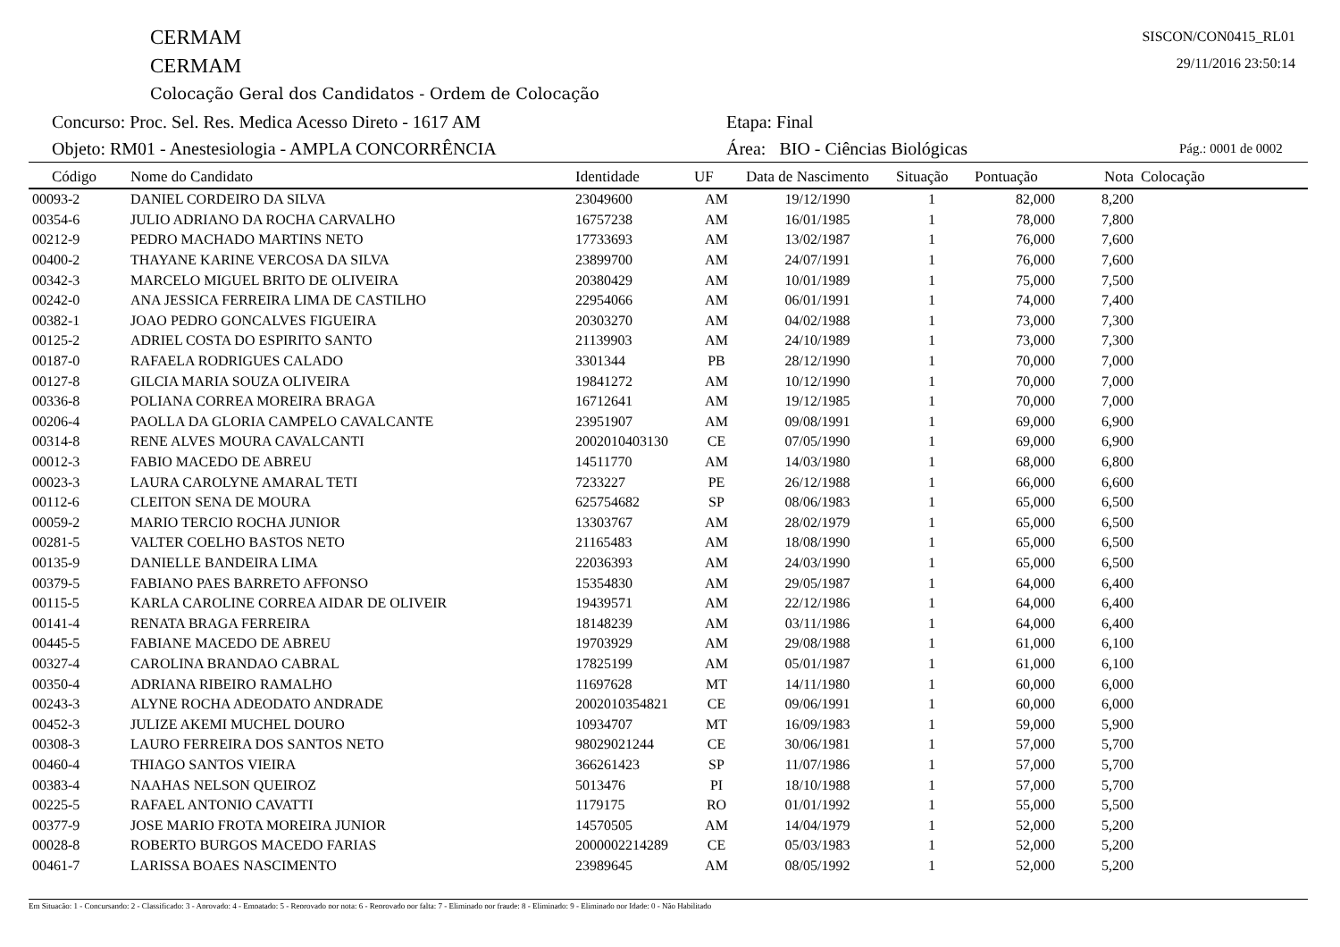CERMAM
CERMAM
Colocação Geral dos Candidatos - Ordem de Colocação
SISCON/CON0415_RL01
29/11/2016 23:50:14
Concurso: Proc. Sel. Res. Medica Acesso Direto - 1617 AM
Etapa: Final
Objeto: RM01 - Anestesiologia - AMPLA CONCORRÊNCIA
Área: BIO - Ciências Biológicas
Pág.: 0001 de 0002
| Código | Nome do Candidato | Identidade | UF | Data de Nascimento | Situação | Pontuação | Nota | Colocação |
| --- | --- | --- | --- | --- | --- | --- | --- | --- |
| 00093-2 | DANIEL CORDEIRO DA SILVA | 23049600 | AM | 19/12/1990 | 1 | 82,000 | 8,200 | |
| 00354-6 | JULIO ADRIANO DA ROCHA CARVALHO | 16757238 | AM | 16/01/1985 | 1 | 78,000 | 7,800 | |
| 00212-9 | PEDRO MACHADO MARTINS NETO | 17733693 | AM | 13/02/1987 | 1 | 76,000 | 7,600 | |
| 00400-2 | THAYANE KARINE VERCOSA DA SILVA | 23899700 | AM | 24/07/1991 | 1 | 76,000 | 7,600 | |
| 00342-3 | MARCELO MIGUEL BRITO DE OLIVEIRA | 20380429 | AM | 10/01/1989 | 1 | 75,000 | 7,500 | |
| 00242-0 | ANA JESSICA FERREIRA LIMA DE CASTILHO | 22954066 | AM | 06/01/1991 | 1 | 74,000 | 7,400 | |
| 00382-1 | JOAO PEDRO GONCALVES FIGUEIRA | 20303270 | AM | 04/02/1988 | 1 | 73,000 | 7,300 | |
| 00125-2 | ADRIEL COSTA DO ESPIRITO SANTO | 21139903 | AM | 24/10/1989 | 1 | 73,000 | 7,300 | |
| 00187-0 | RAFAELA RODRIGUES CALADO | 3301344 | PB | 28/12/1990 | 1 | 70,000 | 7,000 | |
| 00127-8 | GILCIA MARIA SOUZA OLIVEIRA | 19841272 | AM | 10/12/1990 | 1 | 70,000 | 7,000 | |
| 00336-8 | POLIANA CORREA MOREIRA BRAGA | 16712641 | AM | 19/12/1985 | 1 | 70,000 | 7,000 | |
| 00206-4 | PAOLLA DA GLORIA CAMPELO CAVALCANTE | 23951907 | AM | 09/08/1991 | 1 | 69,000 | 6,900 | |
| 00314-8 | RENE ALVES MOURA CAVALCANTI | 2002010403130 | CE | 07/05/1990 | 1 | 69,000 | 6,900 | |
| 00012-3 | FABIO MACEDO DE ABREU | 14511770 | AM | 14/03/1980 | 1 | 68,000 | 6,800 | |
| 00023-3 | LAURA CAROLYNE AMARAL TETI | 7233227 | PE | 26/12/1988 | 1 | 66,000 | 6,600 | |
| 00112-6 | CLEITON SENA DE MOURA | 625754682 | SP | 08/06/1983 | 1 | 65,000 | 6,500 | |
| 00059-2 | MARIO TERCIO ROCHA JUNIOR | 13303767 | AM | 28/02/1979 | 1 | 65,000 | 6,500 | |
| 00281-5 | VALTER COELHO BASTOS NETO | 21165483 | AM | 18/08/1990 | 1 | 65,000 | 6,500 | |
| 00135-9 | DANIELLE BANDEIRA LIMA | 22036393 | AM | 24/03/1990 | 1 | 65,000 | 6,500 | |
| 00379-5 | FABIANO PAES BARRETO AFFONSO | 15354830 | AM | 29/05/1987 | 1 | 64,000 | 6,400 | |
| 00115-5 | KARLA CAROLINE CORREA AIDAR DE OLIVEIR | 19439571 | AM | 22/12/1986 | 1 | 64,000 | 6,400 | |
| 00141-4 | RENATA BRAGA FERREIRA | 18148239 | AM | 03/11/1986 | 1 | 64,000 | 6,400 | |
| 00445-5 | FABIANE MACEDO DE ABREU | 19703929 | AM | 29/08/1988 | 1 | 61,000 | 6,100 | |
| 00327-4 | CAROLINA BRANDAO CABRAL | 17825199 | AM | 05/01/1987 | 1 | 61,000 | 6,100 | |
| 00350-4 | ADRIANA RIBEIRO RAMALHO | 11697628 | MT | 14/11/1980 | 1 | 60,000 | 6,000 | |
| 00243-3 | ALYNE ROCHA ADEODATO ANDRADE | 2002010354821 | CE | 09/06/1991 | 1 | 60,000 | 6,000 | |
| 00452-3 | JULIZE AKEMI MUCHEL DOURO | 10934707 | MT | 16/09/1983 | 1 | 59,000 | 5,900 | |
| 00308-3 | LAURO FERREIRA DOS SANTOS NETO | 98029021244 | CE | 30/06/1981 | 1 | 57,000 | 5,700 | |
| 00460-4 | THIAGO SANTOS VIEIRA | 366261423 | SP | 11/07/1986 | 1 | 57,000 | 5,700 | |
| 00383-4 | NAAHAS NELSON QUEIROZ | 5013476 | PI | 18/10/1988 | 1 | 57,000 | 5,700 | |
| 00225-5 | RAFAEL ANTONIO CAVATTI | 1179175 | RO | 01/01/1992 | 1 | 55,000 | 5,500 | |
| 00377-9 | JOSE MARIO FROTA MOREIRA JUNIOR | 14570505 | AM | 14/04/1979 | 1 | 52,000 | 5,200 | |
| 00028-8 | ROBERTO BURGOS MACEDO FARIAS | 2000002214289 | CE | 05/03/1983 | 1 | 52,000 | 5,200 | |
| 00461-7 | LARISSA BOAES NASCIMENTO | 23989645 | AM | 08/05/1992 | 1 | 52,000 | 5,200 | |
Em Situação: 1 - Concursando; 2 - Classificado; 3 - Aprovado; 4 - Empatado; 5 - Reprovado por nota; 6 - Reprovado por falta; 7 - Eliminado por fraude; 8 - Eliminado; 9 - Eliminado por Idade; 0 - Não Habilitado